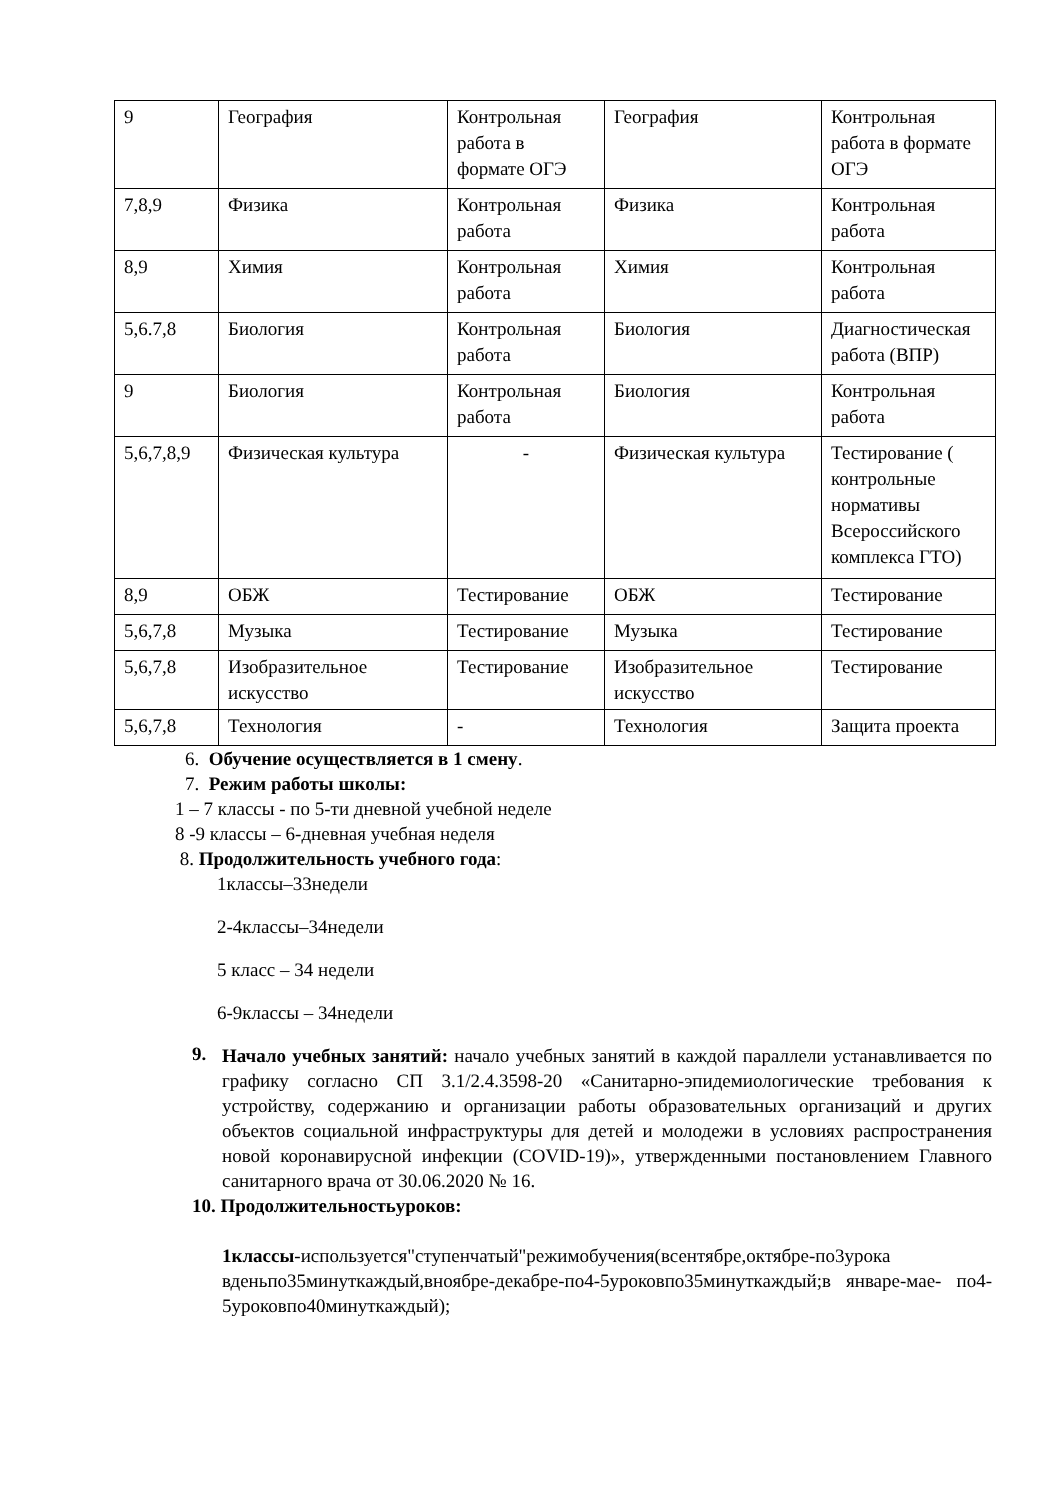| 9 | География | Контрольная работа в формате ОГЭ | География | Контрольная работа в формате ОГЭ |
| 7,8,9 | Физика | Контрольная работа | Физика | Контрольная работа |
| 8,9 | Химия | Контрольная работа | Химия | Контрольная работа |
| 5,6.7,8 | Биология | Контрольная работа | Биология | Диагностическая работа (ВПР) |
| 9 | Биология | Контрольная работа | Биология | Контрольная работа |
| 5,6,7,8,9 | Физическая культура | - | Физическая культура | Тестирование ( контрольные нормативы Всероссийского комплекса ГТО) |
| 8,9 | ОБЖ | Тестирование | ОБЖ | Тестирование |
| 5,6,7,8 | Музыка | Тестирование | Музыка | Тестирование |
| 5,6,7,8 | Изобразительное искусство | Тестирование | Изобразительное искусство | Тестирование |
| 5,6,7,8 | Технология | - | Технология | Защита проекта |
6. Обучение осуществляется в 1 смену.
7. Режим работы школы:
1 – 7 классы - по 5-ти дневной учебной неделе
8 -9 классы – 6-дневная учебная неделя
8. Продолжительность учебного года:
1классы–33недели
2-4классы–34недели
5 класс – 34 недели
6-9классы – 34недели
9.
Начало учебных занятий: начало учебных занятий в каждой параллели устанавливается по графику согласно СП 3.1/2.4.3598-20 «Санитарно-эпидемиологические требования к устройству, содержанию и организации работы образовательных организаций и других объектов социальной инфраструктуры для детей и молодежи в условиях распространения новой коронавирусной инфекции (COVID-19)», утвержденными постановлением Главного санитарного врача от 30.06.2020 № 16.
10. Продолжительностьуроков:
1классы-используется"ступенчатый"режимобучения(всентябре,октябре-по3урока вденьпо35минуткаждый,вноябре-декабре-по4-5уроковпо35минуткаждый;в январе-мае- по4-5уроковпо40минуткаждый);